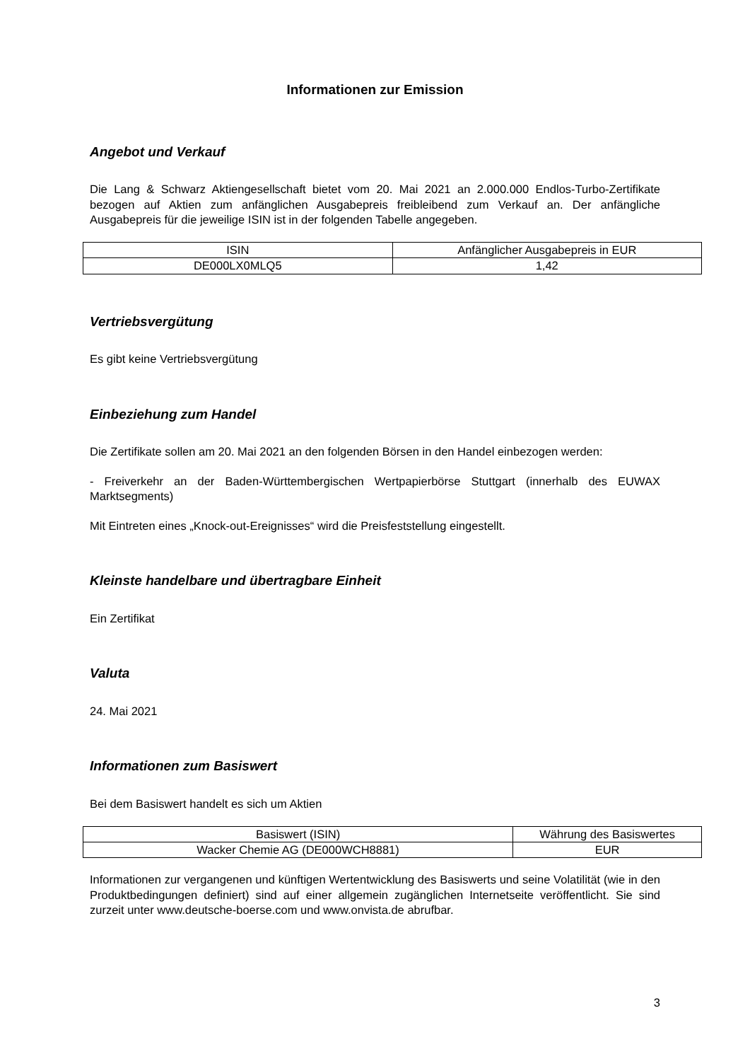Informationen zur Emission
Angebot und Verkauf
Die Lang & Schwarz Aktiengesellschaft bietet vom 20. Mai 2021 an 2.000.000 Endlos-Turbo-Zertifikate bezogen auf Aktien zum anfänglichen Ausgabepreis freibleibend zum Verkauf an. Der anfängliche Ausgabepreis für die jeweilige ISIN ist in der folgenden Tabelle angegeben.
| ISIN | Anfänglicher Ausgabepreis in EUR |
| --- | --- |
| DE000LX0MLQ5 | 1,42 |
Vertriebsvergütung
Es gibt keine Vertriebsvergütung
Einbeziehung zum Handel
Die Zertifikate sollen am 20. Mai 2021 an den folgenden Börsen in den Handel einbezogen werden:
- Freiverkehr an der Baden-Württembergischen Wertpapierbörse Stuttgart (innerhalb des EUWAX Marktsegments)
Mit Eintreten eines „Knock-out-Ereignisses“ wird die Preisfeststellung eingestellt.
Kleinste handelbare und übertragbare Einheit
Ein Zertifikat
Valuta
24. Mai 2021
Informationen zum Basiswert
Bei dem Basiswert handelt es sich um Aktien
| Basiswert (ISIN) | Währung des Basiswertes |
| --- | --- |
| Wacker Chemie AG (DE000WCH8881) | EUR |
Informationen zur vergangenen und künftigen Wertentwicklung des Basiswerts und seine Volatilität (wie in den Produktbedingungen definiert) sind auf einer allgemein zugänglichen Internetseite veröffentlicht. Sie sind zurzeit unter www.deutsche-boerse.com und www.onvista.de abrufbar.
3